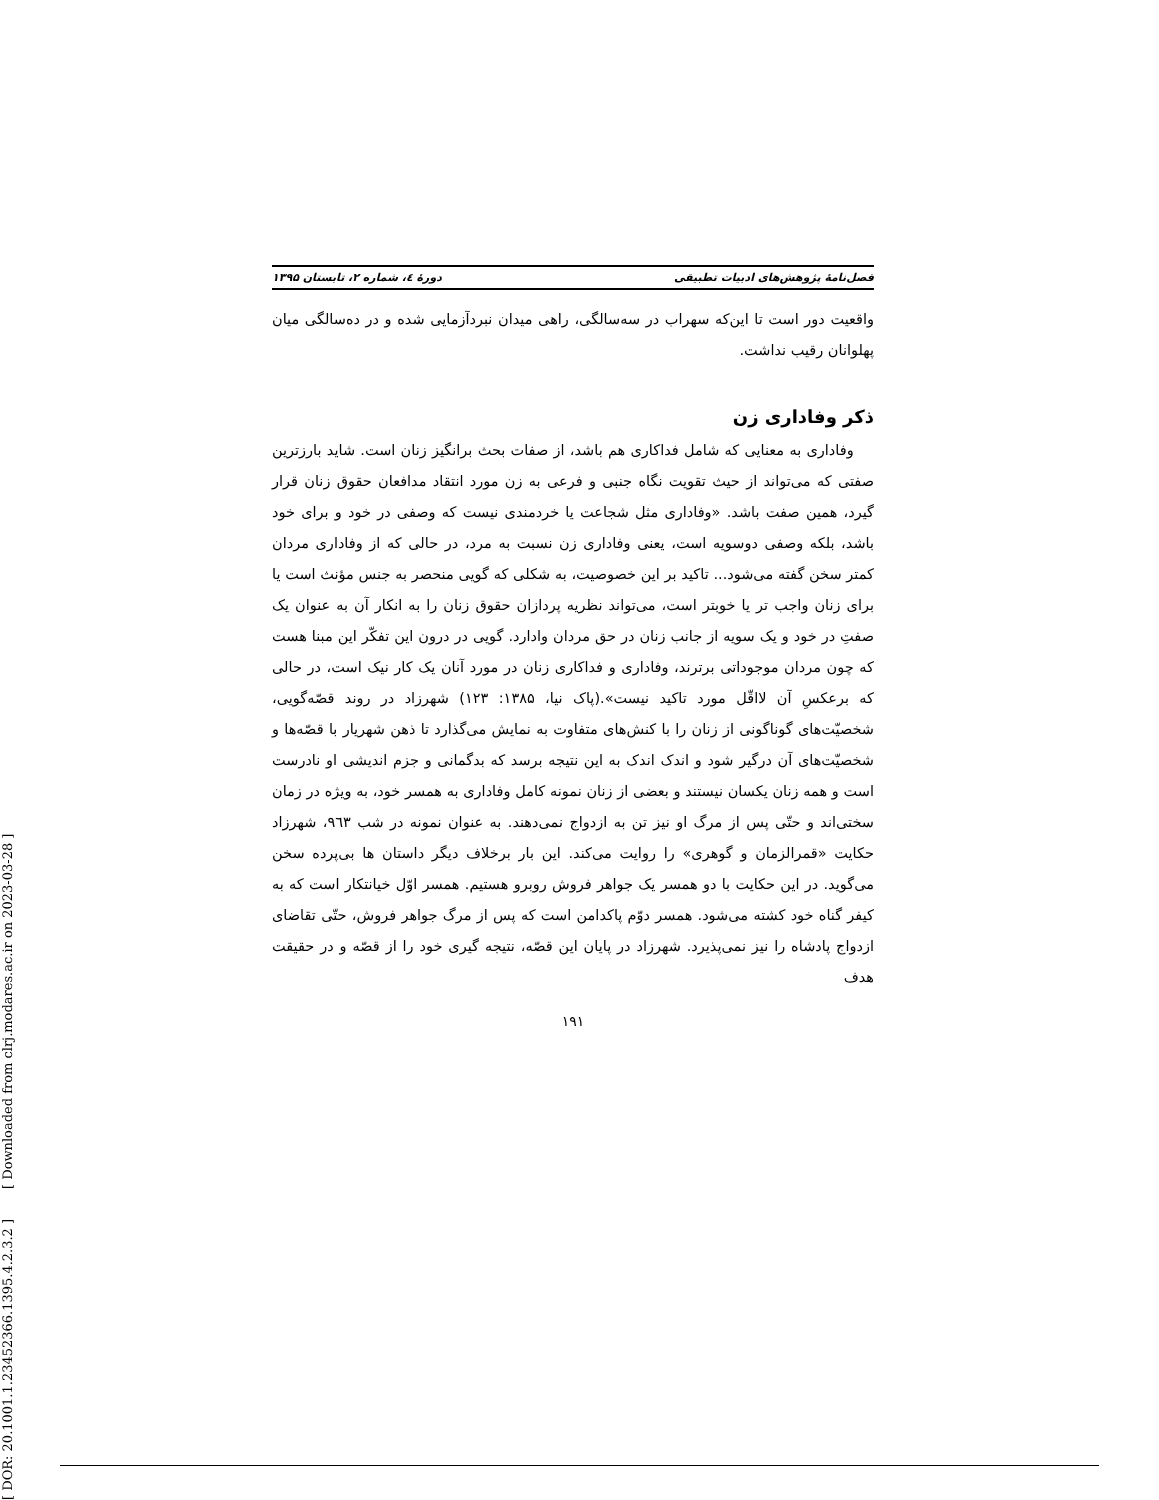[ DOR: 20.1001.1.23452366.1395.4.2.3.2 ] [ Downloaded from clrj.modares.ac.ir on 2023-03-28 ]
فصل‌نامهٔ پژوهش‌های ادبیات تطبیقی دورهٔ ٤، شماره ۲، تابستان ۱۳۹۵
واقعیت دور است تا این‌که سهراب در سه‌سالگی، راهی میدان نبردآزمایی شده و در ده‌سالگی میان پهلوانان رقیب نداشت.
ذکر وفاداری زن
وفاداری به معنایی که شامل فداکاری هم باشد، از صفات بحث برانگیز زنان است. شاید بارزترین صفتی که می‌تواند از حیث تقویت نگاه جنبی و فرعی به زن مورد انتقاد مدافعان حقوق زنان قرار گیرد، همین صفت باشد. «وفاداری مثل شجاعت یا خردمندی نیست که وصفی در خود و برای خود باشد، بلکه وصفی دوسویه است، یعنی وفاداری زن نسبت به مرد، در حالی که از وفاداری مردان کمتر سخن گفته می‌شود... تاکید بر این خصوصیت، به شکلی که گویی منحصر به جنس مؤنث است یا برای زنان واجب تر یا خوبتر است، می‌تواند نظریه پردازان حقوق زنان را به انکار آن به عنوان یک صفتِ در خود و یک سویه از جانب زنان در حق مردان وادارد. گویی در درون این تفکّر این مبنا هست که چون مردان موجوداتی برترند، وفاداری و فداکاری زنان در مورد آنان یک کار نیک است، در حالی که برعکسِ آن لااقّل مورد تاکید نیست».(پاک نیا، ۱۳۸۵: ۱۲۳) شهرزاد در روند قصّه‌گویی، شخصیّت‌های گوناگونی از زنان را با کنش‌های متفاوت به نمایش می‌گذارد تا ذهن شهریار با قصّه‌ها و شخصیّت‌های آن درگیر شود و اندک اندک به این نتیجه برسد که بدگمانی و جزم اندیشی او نادرست است و همه زنان یکسان نیستند و بعضی از زنان نمونه کامل وفاداری به همسر خود، به ویژه در زمان سختی‌اند و حتّی پس از مرگ او نیز تن به ازدواج نمی‌دهند. به عنوان نمونه در شب ۹٦۳، شهرزاد حکایت «قمرالزمان و گوهری» را روایت می‌کند. این بار برخلاف دیگر داستان ها بی‌پرده سخن می‌گوید. در این حکایت با دو همسر یک جواهر فروش روبرو هستیم. همسر اوّل خیانتکار است که به کیفر گناه خود کشته می‌شود. همسر دوّم پاکدامن است که پس از مرگ جواهر فروش، حتّی تقاضای ازدواج پادشاه را نیز نمی‌پذیرد. شهرزاد در پایان این قصّه، نتیجه گیری خود را از قصّه و در حقیقت هدف
۱۹۱